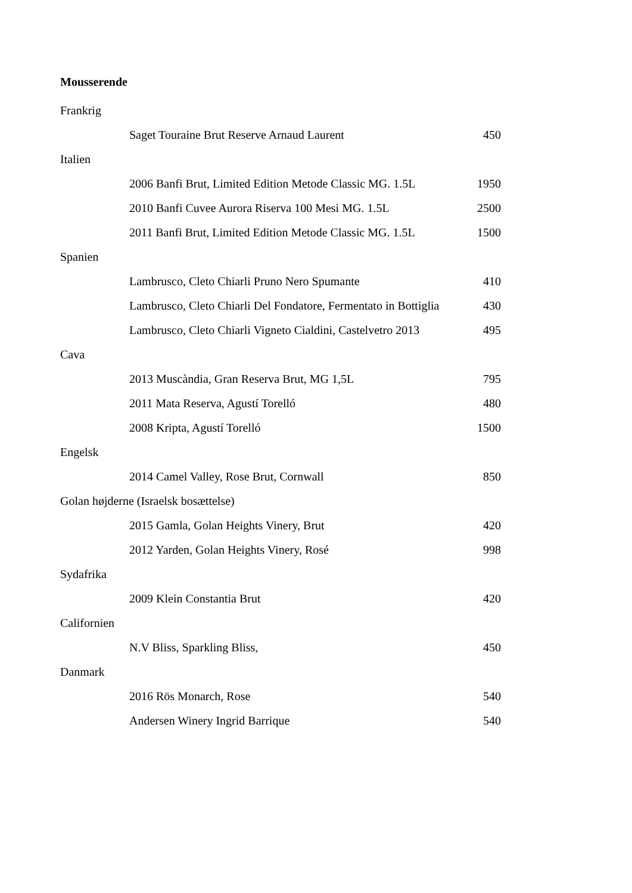Mousserende
| Frankrig | |
| Saget Touraine Brut Reserve Arnaud Laurent | 450 |
| Italien | |
| 2006 Banfi Brut, Limited Edition Metode Classic MG. 1.5L | 1950 |
| 2010 Banfi Cuvee Aurora Riserva 100 Mesi MG. 1.5L | 2500 |
| 2011 Banfi Brut, Limited Edition Metode Classic MG. 1.5L | 1500 |
| Spanien | |
| Lambrusco, Cleto Chiarli Pruno Nero Spumante | 410 |
| Lambrusco, Cleto Chiarli Del Fondatore, Fermentato in Bottiglia | 430 |
| Lambrusco, Cleto Chiarli Vigneto Cialdini, Castelvetro 2013 | 495 |
| Cava | |
| 2013 Muscàndia, Gran Reserva Brut, MG 1,5L | 795 |
| 2011 Mata Reserva, Agustí Torelló | 480 |
| 2008 Kripta, Agustí Torelló | 1500 |
| Engelsk | |
| 2014 Camel Valley, Rose Brut, Cornwall | 850 |
| Golan højderne (Israelsk bosættelse) | |
| 2015 Gamla, Golan Heights Vinery, Brut | 420 |
| 2012 Yarden, Golan Heights Vinery, Rosé | 998 |
| Sydafrika | |
| 2009 Klein Constantia Brut | 420 |
| Californien | |
| N.V Bliss, Sparkling Bliss, | 450 |
| Danmark | |
| 2016 Rös Monarch, Rose | 540 |
| Andersen Winery Ingrid Barrique | 540 |